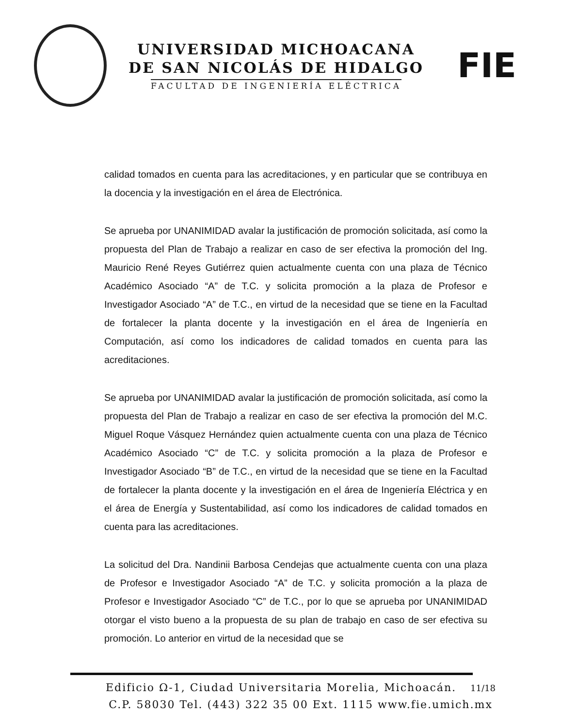UNIVERSIDAD MICHOACANA
DE SAN NICOLÁS DE HIDALGO
FACULTAD DE INGENIERÍA ELÉCTRICA
FIE
calidad tomados en cuenta para las acreditaciones, y en particular que se contribuya en la docencia y la investigación en el área de Electrónica.
Se aprueba por UNANIMIDAD avalar la justificación de promoción solicitada, así como la propuesta del Plan de Trabajo a realizar en caso de ser efectiva la promoción del Ing. Mauricio René Reyes Gutiérrez quien actualmente cuenta con una plaza de Técnico Académico Asociado “A” de T.C. y solicita promoción a la plaza de Profesor e Investigador Asociado “A” de T.C., en virtud de la necesidad que se tiene en la Facultad de fortalecer la planta docente y la investigación en el área de Ingeniería en Computación, así como los indicadores de calidad tomados en cuenta para las acreditaciones.
Se aprueba por UNANIMIDAD avalar la justificación de promoción solicitada, así como la propuesta del Plan de Trabajo a realizar en caso de ser efectiva la promoción del M.C. Miguel Roque Vásquez Hernández quien actualmente cuenta con una plaza de Técnico Académico Asociado “C” de T.C. y solicita promoción a la plaza de Profesor e Investigador Asociado “B” de T.C., en virtud de la necesidad que se tiene en la Facultad de fortalecer la planta docente y la investigación en el área de Ingeniería Eléctrica y en el área de Energía y Sustentabilidad, así como los indicadores de calidad tomados en cuenta para las acreditaciones.
La solicitud del Dra. Nandinii Barbosa Cendejas que actualmente cuenta con una plaza de Profesor e Investigador Asociado “A” de T.C. y solicita promoción a la plaza de Profesor e Investigador Asociado “C” de T.C., por lo que se aprueba por UNANIMIDAD otorgar el visto bueno a la propuesta de su plan de trabajo en caso de ser efectiva su promoción. Lo anterior en virtud de la necesidad que se
Edificio Ω-1, Ciudad Universitaria Morelia, Michoacán. 11/18
C.P. 58030 Tel. (443) 322 35 00 Ext. 1115 www.fie.umich.mx